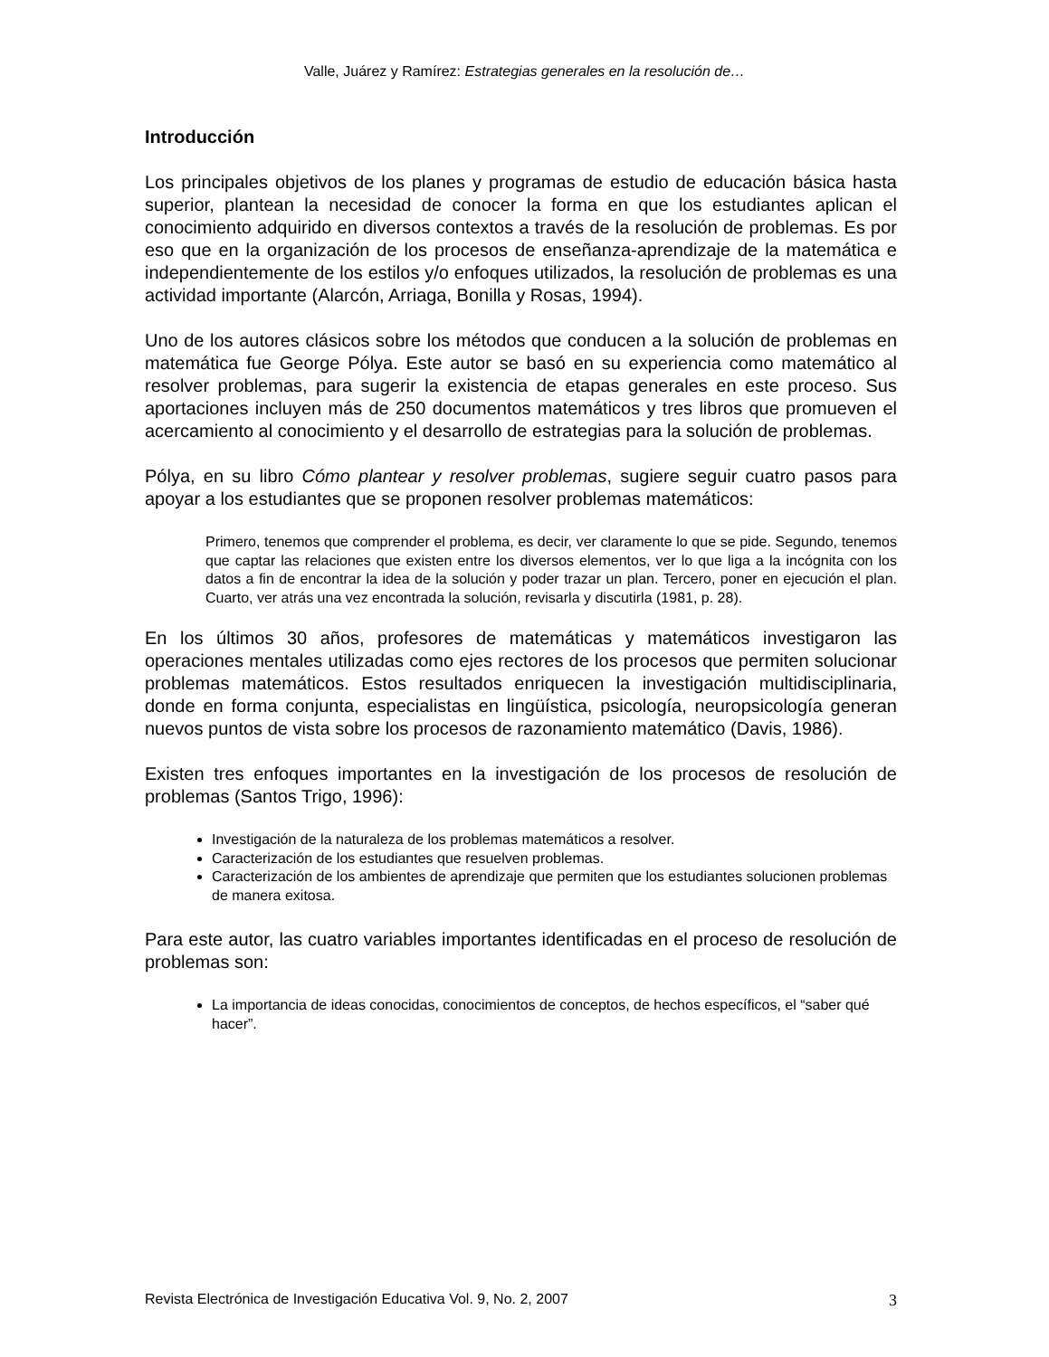Valle, Juárez y Ramírez: Estrategias generales en la resolución de…
Introducción
Los principales objetivos de los planes y programas de estudio de educación básica hasta superior, plantean la necesidad de conocer la forma en que los estudiantes aplican el conocimiento adquirido en diversos contextos a través de la resolución de problemas. Es por eso que en la organización de los procesos de enseñanza-aprendizaje de la matemática e independientemente de los estilos y/o enfoques utilizados, la resolución de problemas es una actividad importante (Alarcón, Arriaga, Bonilla y Rosas, 1994).
Uno de los autores clásicos sobre los métodos que conducen a la solución de problemas en matemática fue George Pólya. Este autor se basó en su experiencia como matemático al resolver problemas, para sugerir la existencia de etapas generales en este proceso. Sus aportaciones incluyen más de 250 documentos matemáticos y tres libros que promueven el acercamiento al conocimiento y el desarrollo de estrategias para la solución de problemas.
Pólya, en su libro Cómo plantear y resolver problemas, sugiere seguir cuatro pasos para apoyar a los estudiantes que se proponen resolver problemas matemáticos:
Primero, tenemos que comprender el problema, es decir, ver claramente lo que se pide. Segundo, tenemos que captar las relaciones que existen entre los diversos elementos, ver lo que liga a la incógnita con los datos a fin de encontrar la idea de la solución y poder trazar un plan. Tercero, poner en ejecución el plan. Cuarto, ver atrás una vez encontrada la solución, revisarla y discutirla (1981, p. 28).
En los últimos 30 años, profesores de matemáticas y matemáticos investigaron las operaciones mentales utilizadas como ejes rectores de los procesos que permiten solucionar problemas matemáticos. Estos resultados enriquecen la investigación multidisciplinaria, donde en forma conjunta, especialistas en lingüística, psicología, neuropsicología generan nuevos puntos de vista sobre los procesos de razonamiento matemático (Davis, 1986).
Existen tres enfoques importantes en la investigación de los procesos de resolución de problemas (Santos Trigo, 1996):
Investigación de la naturaleza de los problemas matemáticos a resolver.
Caracterización de los estudiantes que resuelven problemas.
Caracterización de los ambientes de aprendizaje que permiten que los estudiantes solucionen problemas de manera exitosa.
Para este autor, las cuatro variables importantes identificadas en el proceso de resolución de problemas son:
La importancia de ideas conocidas, conocimientos de conceptos, de hechos específicos, el “saber qué hacer”.
Revista Electrónica de Investigación Educativa Vol. 9, No. 2, 2007 3